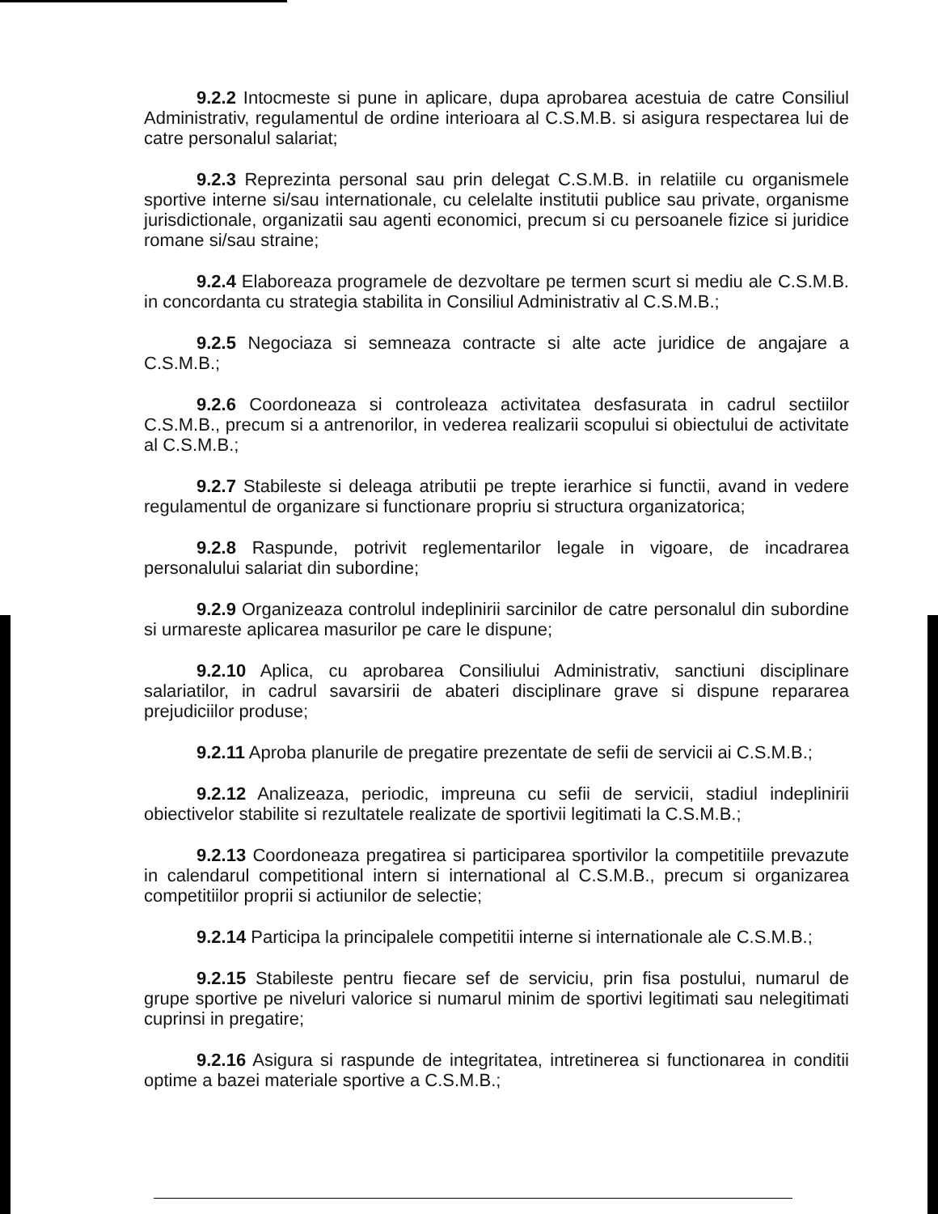9.2.2 Intocmeste si pune in aplicare, dupa aprobarea acestuia de catre Consiliul Administrativ, regulamentul de ordine interioara al C.S.M.B. si asigura respectarea lui de catre personalul salariat;
9.2.3 Reprezinta personal sau prin delegat C.S.M.B. in relatiile cu organismele sportive interne si/sau internationale, cu celelalte institutii publice sau private, organisme jurisdictionale, organizatii sau agenti economici, precum si cu persoanele fizice si juridice romane si/sau straine;
9.2.4 Elaboreaza programele de dezvoltare pe termen scurt si mediu ale C.S.M.B. in concordanta cu strategia stabilita in Consiliul Administrativ al C.S.M.B.;
9.2.5 Negociaza si semneaza contracte si alte acte juridice de angajare a C.S.M.B.;
9.2.6 Coordoneaza si controleaza activitatea desfasurata in cadrul sectiilor C.S.M.B., precum si a antrenorilor, in vederea realizarii scopului si obiectului de activitate al C.S.M.B.;
9.2.7 Stabileste si deleaga atributii pe trepte ierarhice si functii, avand in vedere regulamentul de organizare si functionare propriu si structura organizatorica;
9.2.8 Raspunde, potrivit reglementarilor legale in vigoare, de incadrarea personalului salariat din subordine;
9.2.9 Organizeaza controlul indeplinirii sarcinilor de catre personalul din subordine si urmareste aplicarea masurilor pe care le dispune;
9.2.10 Aplica, cu aprobarea Consiliului Administrativ, sanctiuni disciplinare salariatilor, in cadrul savarsirii de abateri disciplinare grave si dispune repararea prejudiciilor produse;
9.2.11 Aproba planurile de pregatire prezentate de sefii de servicii ai C.S.M.B.;
9.2.12 Analizeaza, periodic, impreuna cu sefii de servicii, stadiul indeplinirii obiectivelor stabilite si rezultatele realizate de sportivii legitimati la C.S.M.B.;
9.2.13 Coordoneaza pregatirea si participarea sportivilor la competitiile prevazute in calendarul competitional intern si international al C.S.M.B., precum si organizarea competitiilor proprii si actiunilor de selectie;
9.2.14 Participa la principalele competitii interne si internationale ale C.S.M.B.;
9.2.15 Stabileste pentru fiecare sef de serviciu, prin fisa postului, numarul de grupe sportive pe niveluri valorice si numarul minim de sportivi legitimati sau nelegitimati cuprinsi in pregatire;
9.2.16 Asigura si raspunde de integritatea, intretinerea si functionarea in conditii optime a bazei materiale sportive a C.S.M.B.;